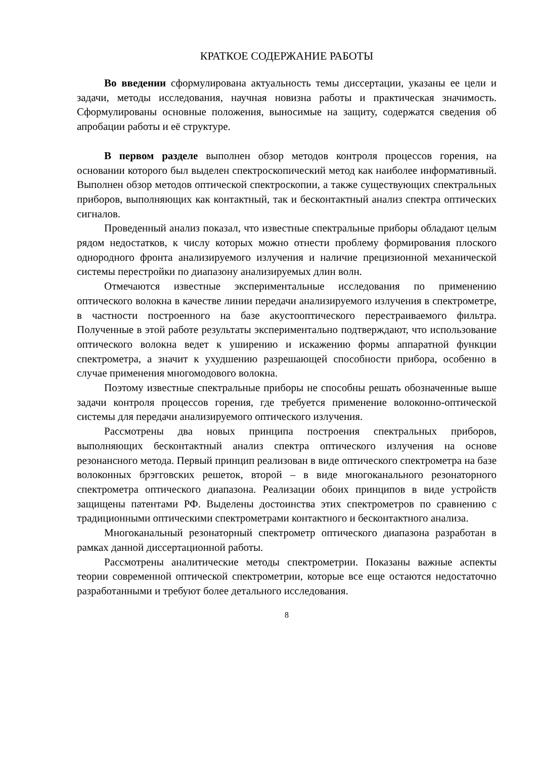КРАТКОЕ СОДЕРЖАНИЕ РАБОТЫ
Во введении сформулирована актуальность темы диссертации, указаны ее цели и задачи, методы исследования, научная новизна работы и практическая значимость. Сформулированы основные положения, выносимые на защиту, содержатся сведения об апробации работы и её структуре.
В первом разделе выполнен обзор методов контроля процессов горения, на основании которого был выделен спектроскопический метод как наиболее информативный. Выполнен обзор методов оптической спектроскопии, а также существующих спектральных приборов, выполняющих как контактный, так и бесконтактный анализ спектра оптических сигналов.
Проведенный анализ показал, что известные спектральные приборы обладают целым рядом недостатков, к числу которых можно отнести проблему формирования плоского однородного фронта анализируемого излучения и наличие прецизионной механической системы перестройки по диапазону анализируемых длин волн.
Отмечаются известные экспериментальные исследования по применению оптического волокна в качестве линии передачи анализируемого излучения в спектрометре, в частности построенного на базе акустооптического перестраиваемого фильтра. Полученные в этой работе результаты экспериментально подтверждают, что использование оптического волокна ведет к уширению и искажению формы аппаратной функции спектрометра, а значит к ухудшению разрешающей способности прибора, особенно в случае применения многомодового волокна.
Поэтому известные спектральные приборы не способны решать обозначенные выше задачи контроля процессов горения, где требуется применение волоконно-оптической системы для передачи анализируемого оптического излучения.
Рассмотрены два новых принципа построения спектральных приборов, выполняющих бесконтактный анализ спектра оптического излучения на основе резонансного метода. Первый принцип реализован в виде оптического спектрометра на базе волоконных брэгговских решеток, второй – в виде многоканального резонаторного спектрометра оптического диапазона. Реализации обоих принципов в виде устройств защищены патентами РФ. Выделены достоинства этих спектрометров по сравнению с традиционными оптическими спектрометрами контактного и бесконтактного анализа.
Многоканальный резонаторный спектрометр оптического диапазона разработан в рамках данной диссертационной работы.
Рассмотрены аналитические методы спектрометрии. Показаны важные аспекты теории современной оптической спектрометрии, которые все еще остаются недостаточно разработанными и требуют более детального исследования.
8